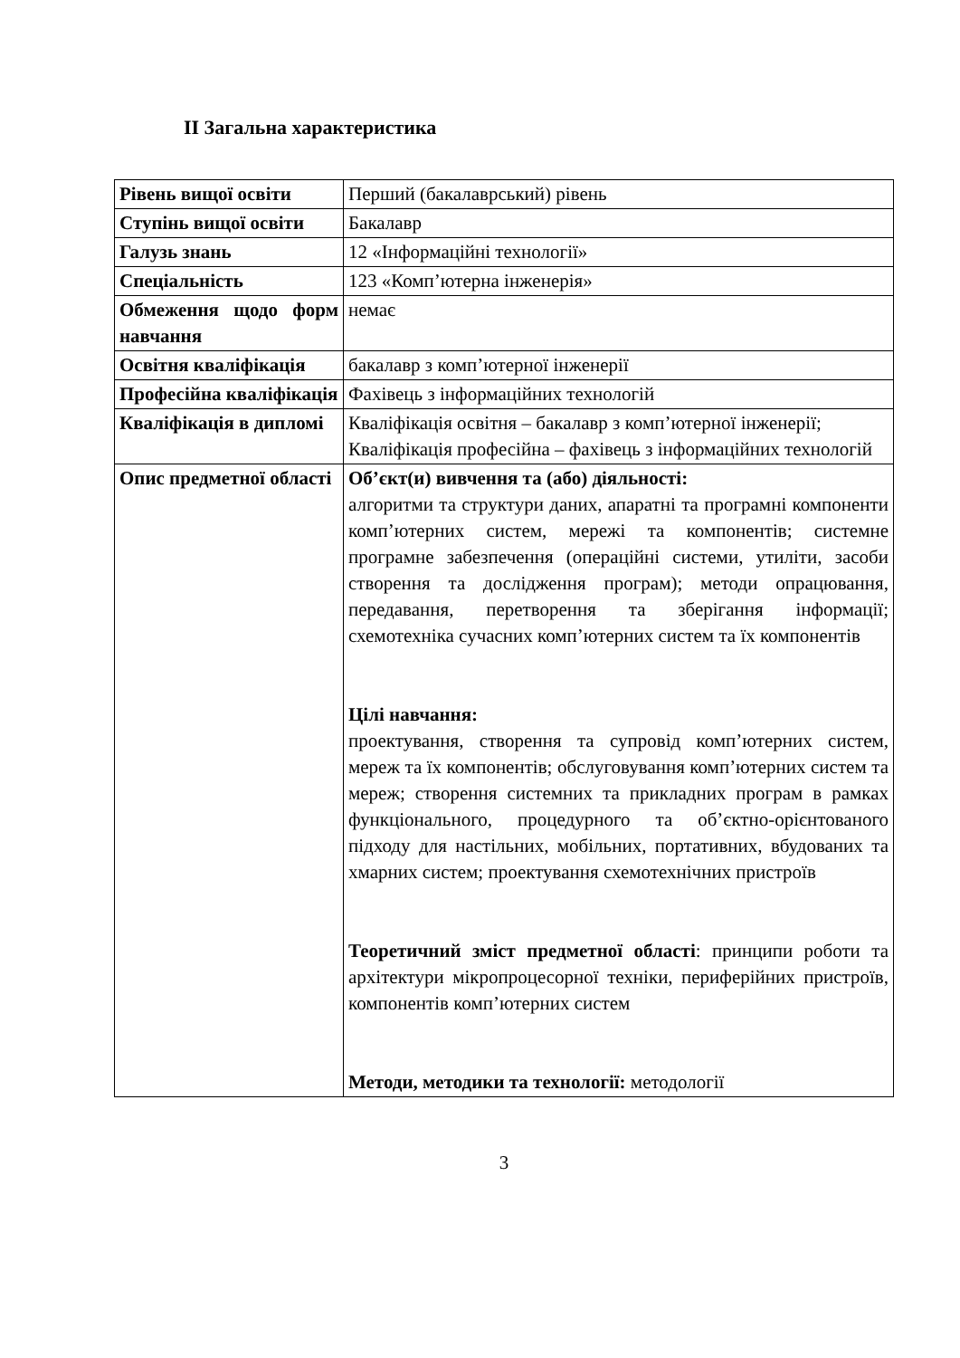II Загальна характеристика
| Рівень вищої освіти | Перший (бакалаврський) рівень |
| Ступінь вищої освіти | Бакалавр |
| Галузь знань | 12 «Інформаційні технології» |
| Спеціальність | 123 «Комп’ютерна інженерія» |
| Обмеження щодо форм навчання | немає |
| Освітня кваліфікація | бакалавр з комп’ютерної інженерії |
| Професійна кваліфікація | Фахівець з інформаційних технологій |
| Кваліфікація в дипломі | Кваліфікація освітня – бакалавр з комп’ютерної інженерії; Кваліфікація професійна – фахівець з інформаційних технологій |
| Опис предметної області | Об’єкт(и) вивчення та (або) діяльності: алгоритми та структури даних, апаратні та програмні компоненти комп’ютерних систем, мережі та компонентів; системне програмне забезпечення (операційні системи, утиліти, засоби створення та дослідження програм); методи опрацювання, передавання, перетворення та зберігання інформації; схемотехніка сучасних комп’ютерних систем та їх компонентів Цілі навчання: проектування, створення та супровід комп’ютерних систем, мереж та їх компонентів; обслуговування комп’ютерних систем та мереж; створення системних та прикладних програм в рамках функціонального, процедурного та об’єктно-орієнтованого підходу для настільних, мобільних, портативних, вбудованих та хмарних систем; проектування схемотехнічних пристроїв Теоретичний зміст предметної області : принципи роботи та архітектури мікропроцесорної техніки, периферійних пристроїв, компонентів комп’ютерних систем Методи, методики та технології: методології |
3